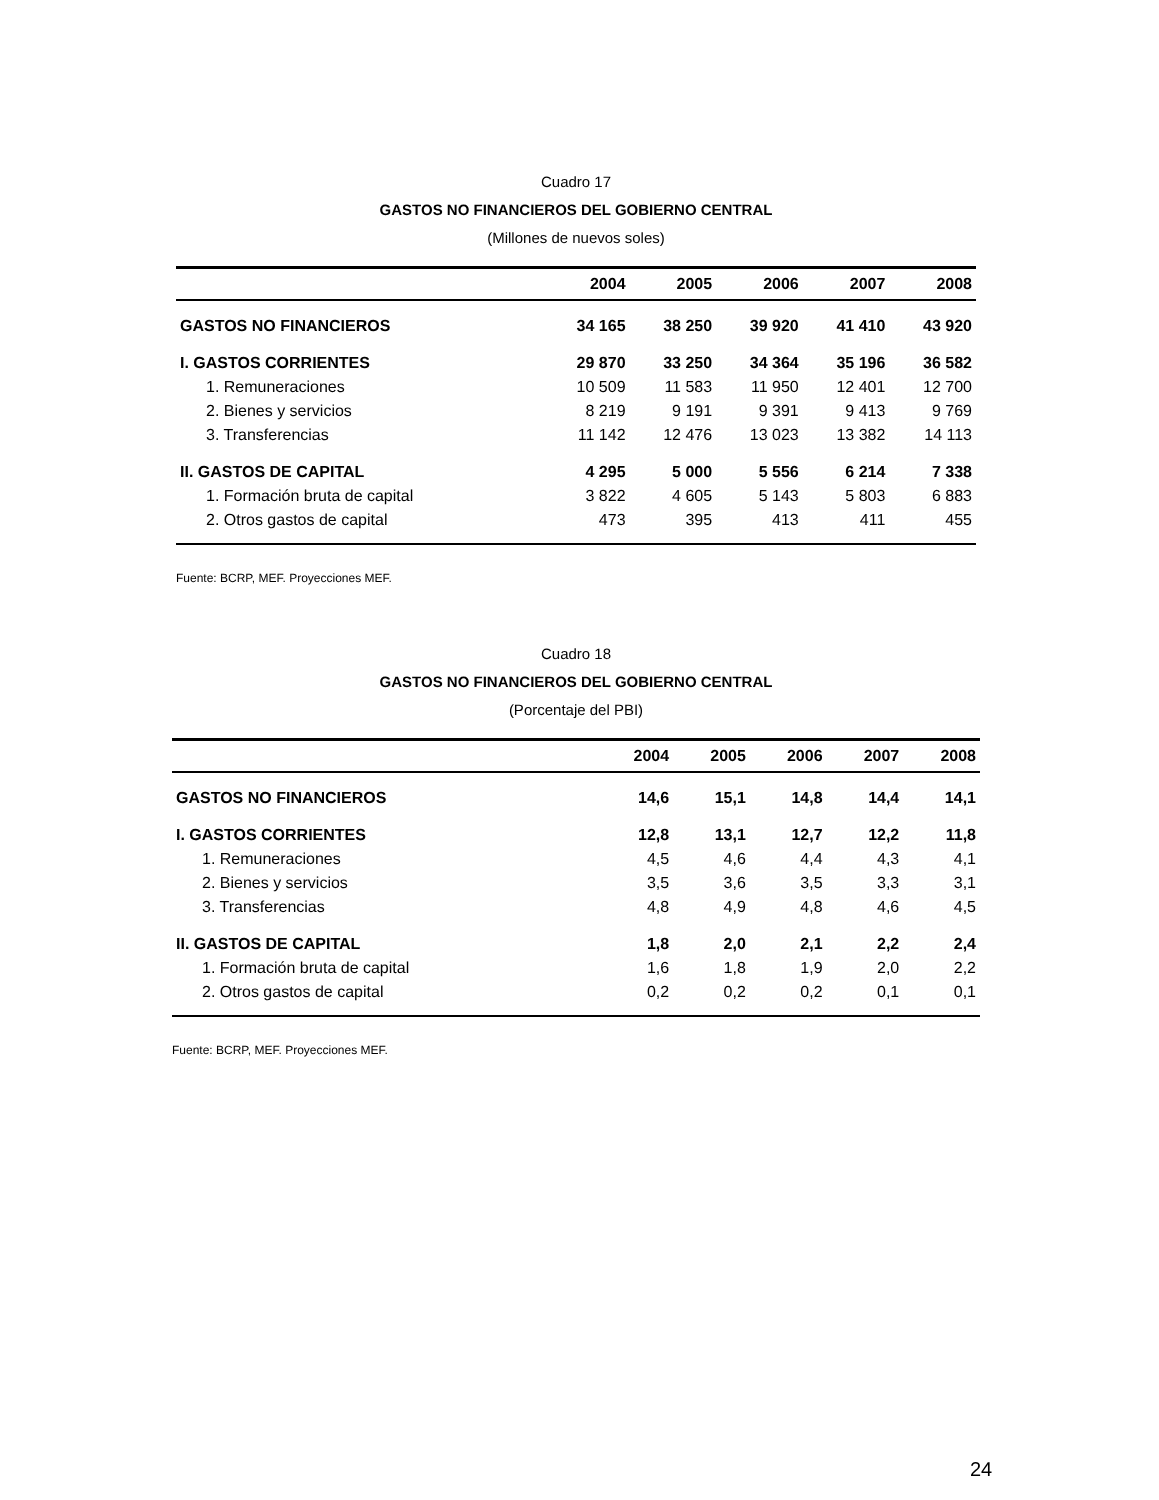Cuadro 17
GASTOS NO FINANCIEROS DEL GOBIERNO CENTRAL
(Millones de nuevos soles)
| | 2004 | 2005 | 2006 | 2007 | 2008 |
| --- | --- | --- | --- | --- | --- |
| GASTOS NO FINANCIEROS | 34 165 | 38 250 | 39 920 | 41 410 | 43 920 |
| I. GASTOS CORRIENTES | 29 870 | 33 250 | 34 364 | 35 196 | 36 582 |
| 1. Remuneraciones | 10 509 | 11 583 | 11 950 | 12 401 | 12 700 |
| 2. Bienes y servicios | 8 219 | 9 191 | 9 391 | 9 413 | 9 769 |
| 3. Transferencias | 11 142 | 12 476 | 13 023 | 13 382 | 14 113 |
| II. GASTOS DE CAPITAL | 4 295 | 5 000 | 5 556 | 6 214 | 7 338 |
| 1. Formación bruta de capital | 3 822 | 4 605 | 5 143 | 5 803 | 6 883 |
| 2. Otros gastos de capital | 473 | 395 | 413 | 411 | 455 |
Fuente: BCRP, MEF. Proyecciones MEF.
Cuadro 18
GASTOS NO FINANCIEROS DEL GOBIERNO CENTRAL
(Porcentaje del PBI)
| | 2004 | 2005 | 2006 | 2007 | 2008 |
| --- | --- | --- | --- | --- | --- |
| GASTOS NO FINANCIEROS | 14,6 | 15,1 | 14,8 | 14,4 | 14,1 |
| I. GASTOS CORRIENTES | 12,8 | 13,1 | 12,7 | 12,2 | 11,8 |
| 1. Remuneraciones | 4,5 | 4,6 | 4,4 | 4,3 | 4,1 |
| 2. Bienes y servicios | 3,5 | 3,6 | 3,5 | 3,3 | 3,1 |
| 3. Transferencias | 4,8 | 4,9 | 4,8 | 4,6 | 4,5 |
| II. GASTOS DE CAPITAL | 1,8 | 2,0 | 2,1 | 2,2 | 2,4 |
| 1. Formación bruta de capital | 1,6 | 1,8 | 1,9 | 2,0 | 2,2 |
| 2. Otros gastos de capital | 0,2 | 0,2 | 0,2 | 0,1 | 0,1 |
Fuente: BCRP, MEF. Proyecciones MEF.
24